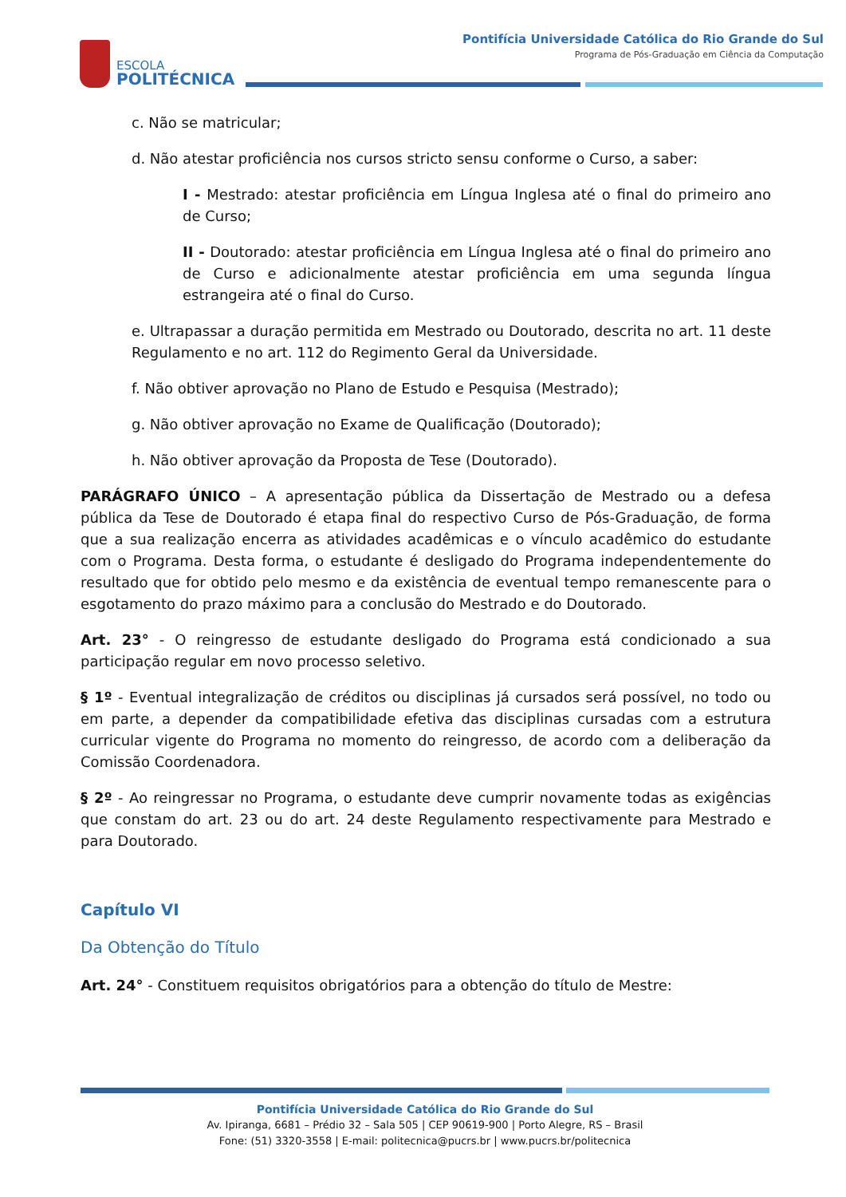ESCOLA
POLITÉCNICA
Pontifícia Universidade Católica do Rio Grande do Sul
Programa de Pós-Graduação em Ciência da Computação
c. Não se matricular;
d. Não atestar proficiência nos cursos stricto sensu conforme o Curso, a saber:
I - Mestrado: atestar proficiência em Língua Inglesa até o final do primeiro ano de Curso;
II - Doutorado: atestar proficiência em Língua Inglesa até o final do primeiro ano de Curso e adicionalmente atestar proficiência em uma segunda língua estrangeira até o final do Curso.
e. Ultrapassar a duração permitida em Mestrado ou Doutorado, descrita no art. 11 deste Regulamento e no art. 112 do Regimento Geral da Universidade.
f. Não obtiver aprovação no Plano de Estudo e Pesquisa (Mestrado);
g. Não obtiver aprovação no Exame de Qualificação (Doutorado);
h. Não obtiver aprovação da Proposta de Tese (Doutorado).
PARÁGRAFO ÚNICO – A apresentação pública da Dissertação de Mestrado ou a defesa pública da Tese de Doutorado é etapa final do respectivo Curso de Pós-Graduação, de forma que a sua realização encerra as atividades acadêmicas e o vínculo acadêmico do estudante com o Programa. Desta forma, o estudante é desligado do Programa independentemente do resultado que for obtido pelo mesmo e da existência de eventual tempo remanescente para o esgotamento do prazo máximo para a conclusão do Mestrado e do Doutorado.
Art. 23° - O reingresso de estudante desligado do Programa está condicionado a sua participação regular em novo processo seletivo.
§ 1º - Eventual integralização de créditos ou disciplinas já cursados será possível, no todo ou em parte, a depender da compatibilidade efetiva das disciplinas cursadas com a estrutura curricular vigente do Programa no momento do reingresso, de acordo com a deliberação da Comissão Coordenadora.
§ 2º - Ao reingressar no Programa, o estudante deve cumprir novamente todas as exigências que constam do art. 23 ou do art. 24 deste Regulamento respectivamente para Mestrado e para Doutorado.
Capítulo VI
Da Obtenção do Título
Art. 24° - Constituem requisitos obrigatórios para a obtenção do título de Mestre:
Pontifícia Universidade Católica do Rio Grande do Sul
Av. Ipiranga, 6681 – Prédio 32 – Sala 505 | CEP 90619-900 | Porto Alegre, RS – Brasil
Fone: (51) 3320-3558 | E-mail: politecnica@pucrs.br | www.pucrs.br/politecnica